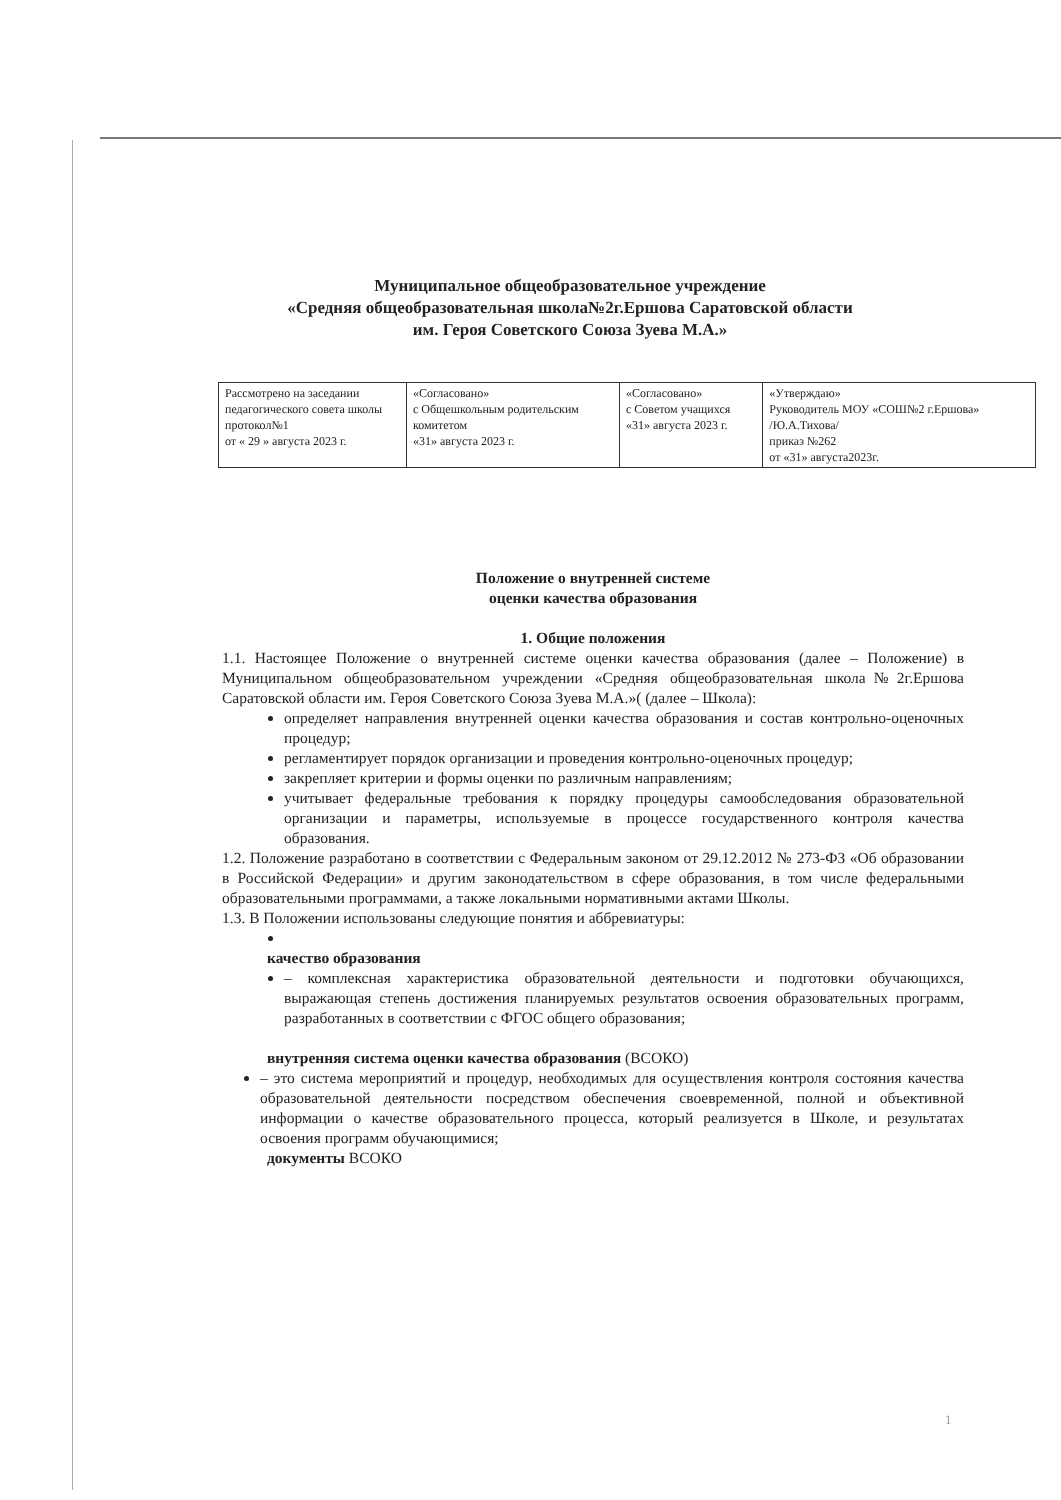Муниципальное общеобразовательное учреждение
«Средняя общеобразовательная школа№2г.Ершова Саратовской области
им. Героя Советского Союза Зуева М.А.»
| Рассмотрено на заседании педагогического совета школы протокол№1 от « 29 » августа 2023 г. | «Согласовано» с Общешкольным родительским комитетом «31» августа 2023 г. | «Согласовано» с Советом учащихся «31» августа 2023 г. | «Утверждаю» Руководитель МОУ «СОШ№2 г.Ершова» /Ю.А.Тихова/ приказ №262 от «31» августа2023г. |
Положение о внутренней системе
оценки качества образования
1. Общие положения
1.1. Настоящее Положение о внутренней системе оценки качества образования (далее – Положение) в Муниципальном общеобразовательном учреждении «Средняя общеобразовательная школа№2г.Ершова Саратовской области им. Героя Советского Союза Зуева М.А.»( (далее – Школа):
определяет направления внутренней оценки качества образования и состав контрольно-оценочных процедур;
регламентирует порядок организации и проведения контрольно-оценочных процедур;
закрепляет критерии и формы оценки по различным направлениям;
учитывает федеральные требования к порядку процедуры самообследования образовательной организации и параметры, используемые в процессе государственного контроля качества образования.
1.2. Положение разработано в соответствии с Федеральным законом от 29.12.2012 № 273-ФЗ «Об образовании в Российской Федерации» и другим законодательством в сфере образования, в том числе федеральными образовательными программами, а также локальными нормативными актами Школы.
1.3. В Положении использованы следующие понятия и аббревиатуры:
качество образования
– комплексная характеристика образовательной деятельности и подготовки обучающихся, выражающая степень достижения планируемых результатов освоения образовательных программ, разработанных в соответствии с ФГОС общего образования;
внутренняя система оценки качества образования (ВСОКО)
– это система мероприятий и процедур, необходимых для осуществления контроля состояния качества образовательной деятельности посредством обеспечения своевременной, полной и объективной информации о качестве образовательного процесса, который реализуется в Школе, и результатах освоения программ обучающимися;
документы ВСОКО
1